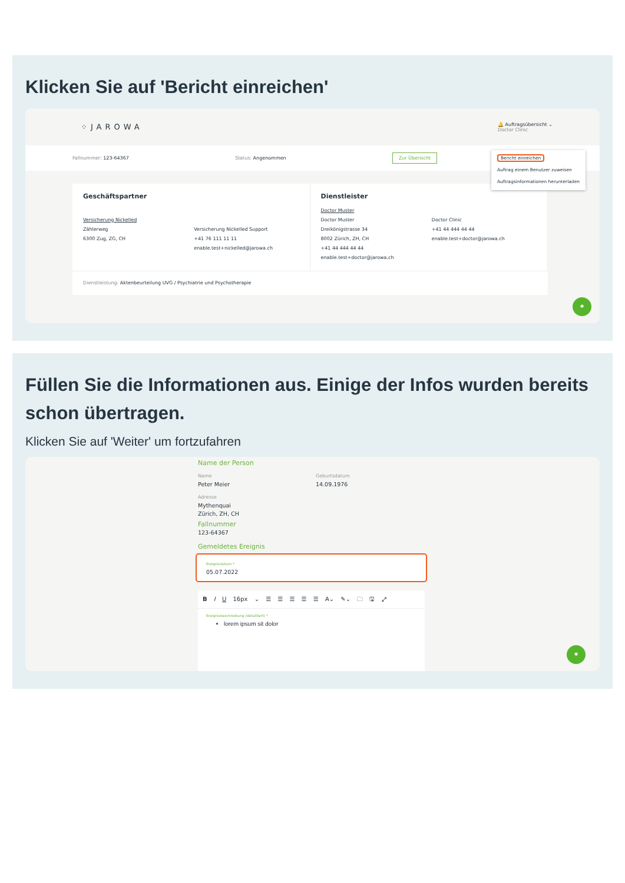Klicken Sie auf 'Bericht einreichen'
⁘JAROWA 🔔 Auftragsübersicht ⌄
Doctor Clinic
Fallnummer: 123-64367 Status: Angenommen Zur Übersicht
Bericht einreichen
Auftrag einem Benutzer zuweisen
Auftragsinformationen herunterladen
Geschäftspartner
Versicherung Nickelled
Zählerweg
6300 Zug, ZG, CH
Versicherung Nickelled Support
+41 76 111 11 11
enable.test+nickelled@jarowa.ch
Dienstleister
Doctor Muster
Doctor Muster
Dreikönigstrasse 34
8002 Zürich, ZH, CH
+41 44 444 44 44
enable.test+doctor@jarowa.ch
Doctor Clinic
+41 44 444 44 44
enable.test+doctor@jarowa.ch
Dienstleistung: Aktenbeurteilung UVG / Psychiatrie und Psychotherapie
✱
Füllen Sie die Informationen aus. Einige der Infos wurden bereits schon übertragen.
Klicken Sie auf 'Weiter' um fortzufahren
Name der Person
Name
Peter Meier
Geburtsdatum
14.09.1976
Adresse
Mythenquai
Zürich, ZH, CH
Fallnummer
123-64367
Gemeldetes Ereignis
Ereignisdatum *
05.07.2022
B I U 16px ⌄ ☰ ☰ ☰ ☰ ☰ A⌄ ✎⌄ 🗀 🖫 ⤢
Ereignisbeschreibung (detailliert) *
lorem ipsum sit dolor
✱